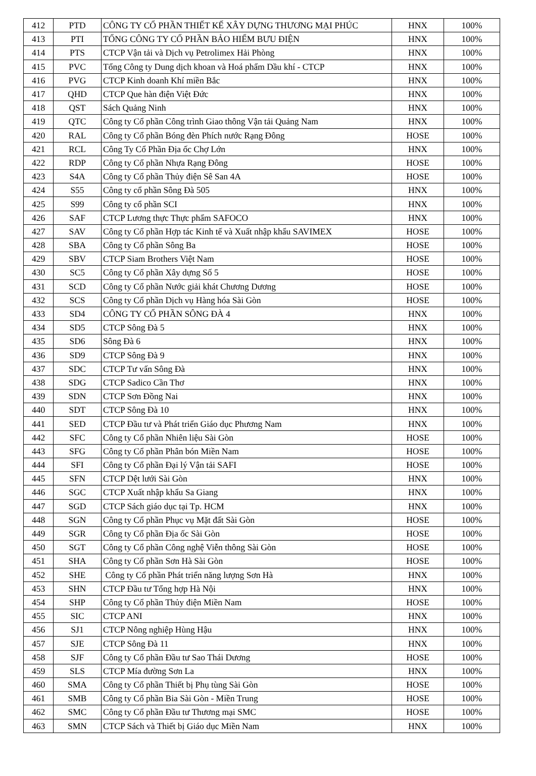| 412 | PTD | CÔNG TY CỔ PHẦN THIẾT KẾ XÂY DỰNG THƯƠNG MẠI PHÚC | HNX | 100% |
| 413 | PTI | TỔNG CÔNG TY CỔ PHẦN BẢO HIỂM BƯU ĐIỆN | HNX | 100% |
| 414 | PTS | CTCP Vận tải và Dịch vụ Petrolimex Hải Phòng | HNX | 100% |
| 415 | PVC | Tổng Công ty Dung dịch khoan và Hoá phẩm Dầu khí - CTCP | HNX | 100% |
| 416 | PVG | CTCP Kinh doanh Khí miền Bắc | HNX | 100% |
| 417 | QHD | CTCP Que hàn điện Việt Đức | HNX | 100% |
| 418 | QST | Sách Quảng Ninh | HNX | 100% |
| 419 | QTC | Công ty Cổ phần Công trình Giao thông Vận tải Quảng Nam | HNX | 100% |
| 420 | RAL | Công ty Cổ phần Bóng đèn Phích nước Rạng Đông | HOSE | 100% |
| 421 | RCL | Công Ty Cổ Phần Địa ốc Chợ Lớn | HNX | 100% |
| 422 | RDP | Công ty Cổ phần Nhựa Rạng Đông | HOSE | 100% |
| 423 | S4A | Công ty Cổ phần Thủy điện Sê San 4A | HOSE | 100% |
| 424 | S55 | Công ty cổ phần Sông Đà 505 | HNX | 100% |
| 425 | S99 | Công ty cổ phần SCI | HNX | 100% |
| 426 | SAF | CTCP Lương thực Thực phẩm SAFOCO | HNX | 100% |
| 427 | SAV | Công ty Cổ phần Hợp tác Kinh tế và Xuất nhập khẩu SAVIMEX | HOSE | 100% |
| 428 | SBA | Công ty Cổ phần Sông Ba | HOSE | 100% |
| 429 | SBV | CTCP Siam Brothers Việt Nam | HOSE | 100% |
| 430 | SC5 | Công ty Cổ phần Xây dựng Số 5 | HOSE | 100% |
| 431 | SCD | Công ty Cổ phần Nước giải khát Chương Dương | HOSE | 100% |
| 432 | SCS | Công ty Cổ phần Dịch vụ Hàng hóa Sài Gòn | HOSE | 100% |
| 433 | SD4 | CÔNG TY CỔ PHẦN SÔNG ĐÀ 4 | HNX | 100% |
| 434 | SD5 | CTCP Sông Đà 5 | HNX | 100% |
| 435 | SD6 | Sông Đà 6 | HNX | 100% |
| 436 | SD9 | CTCP Sông Đà 9 | HNX | 100% |
| 437 | SDC | CTCP Tư vấn Sông Đà | HNX | 100% |
| 438 | SDG | CTCP Sadico Cần Thơ | HNX | 100% |
| 439 | SDN | CTCP Sơn Đồng Nai | HNX | 100% |
| 440 | SDT | CTCP Sông Đà 10 | HNX | 100% |
| 441 | SED | CTCP Đầu tư và Phát triển Giáo dục Phương Nam | HNX | 100% |
| 442 | SFC | Công ty Cổ phần Nhiên liệu Sài Gòn | HOSE | 100% |
| 443 | SFG | Công ty Cổ phần Phân bón Miền Nam | HOSE | 100% |
| 444 | SFI | Công ty Cổ phần Đại lý Vận tải SAFI | HOSE | 100% |
| 445 | SFN | CTCP Dệt lưới Sài Gòn | HNX | 100% |
| 446 | SGC | CTCP Xuất nhập khẩu Sa Giang | HNX | 100% |
| 447 | SGD | CTCP Sách giáo dục tại Tp. HCM | HNX | 100% |
| 448 | SGN | Công ty Cổ phần Phục vụ Mặt đất Sài Gòn | HOSE | 100% |
| 449 | SGR | Công ty Cổ phần Địa ốc Sài Gòn | HOSE | 100% |
| 450 | SGT | Công ty Cổ phần Công nghệ Viễn thông Sài Gòn | HOSE | 100% |
| 451 | SHA | Công ty Cổ phần Sơn Hà Sài Gòn | HOSE | 100% |
| 452 | SHE | Công ty Cổ phần Phát triển năng lượng Sơn Hà | HNX | 100% |
| 453 | SHN | CTCP Đầu tư Tổng hợp Hà Nội | HNX | 100% |
| 454 | SHP | Công ty Cổ phần Thủy điện Miền Nam | HOSE | 100% |
| 455 | SIC | CTCP ANI | HNX | 100% |
| 456 | SJ1 | CTCP Nông nghiệp Hùng Hậu | HNX | 100% |
| 457 | SJE | CTCP Sông Đà 11 | HNX | 100% |
| 458 | SJF | Công ty Cổ phần Đầu tư Sao Thái Dương | HOSE | 100% |
| 459 | SLS | CTCP Mía đường Sơn La | HNX | 100% |
| 460 | SMA | Công ty Cổ phần Thiết bị Phụ tùng Sài Gòn | HOSE | 100% |
| 461 | SMB | Công ty Cổ phần Bia Sài Gòn - Miền Trung | HOSE | 100% |
| 462 | SMC | Công ty Cổ phần Đầu tư Thương mại SMC | HOSE | 100% |
| 463 | SMN | CTCP Sách và Thiết bị Giáo dục Miền Nam | HNX | 100% |